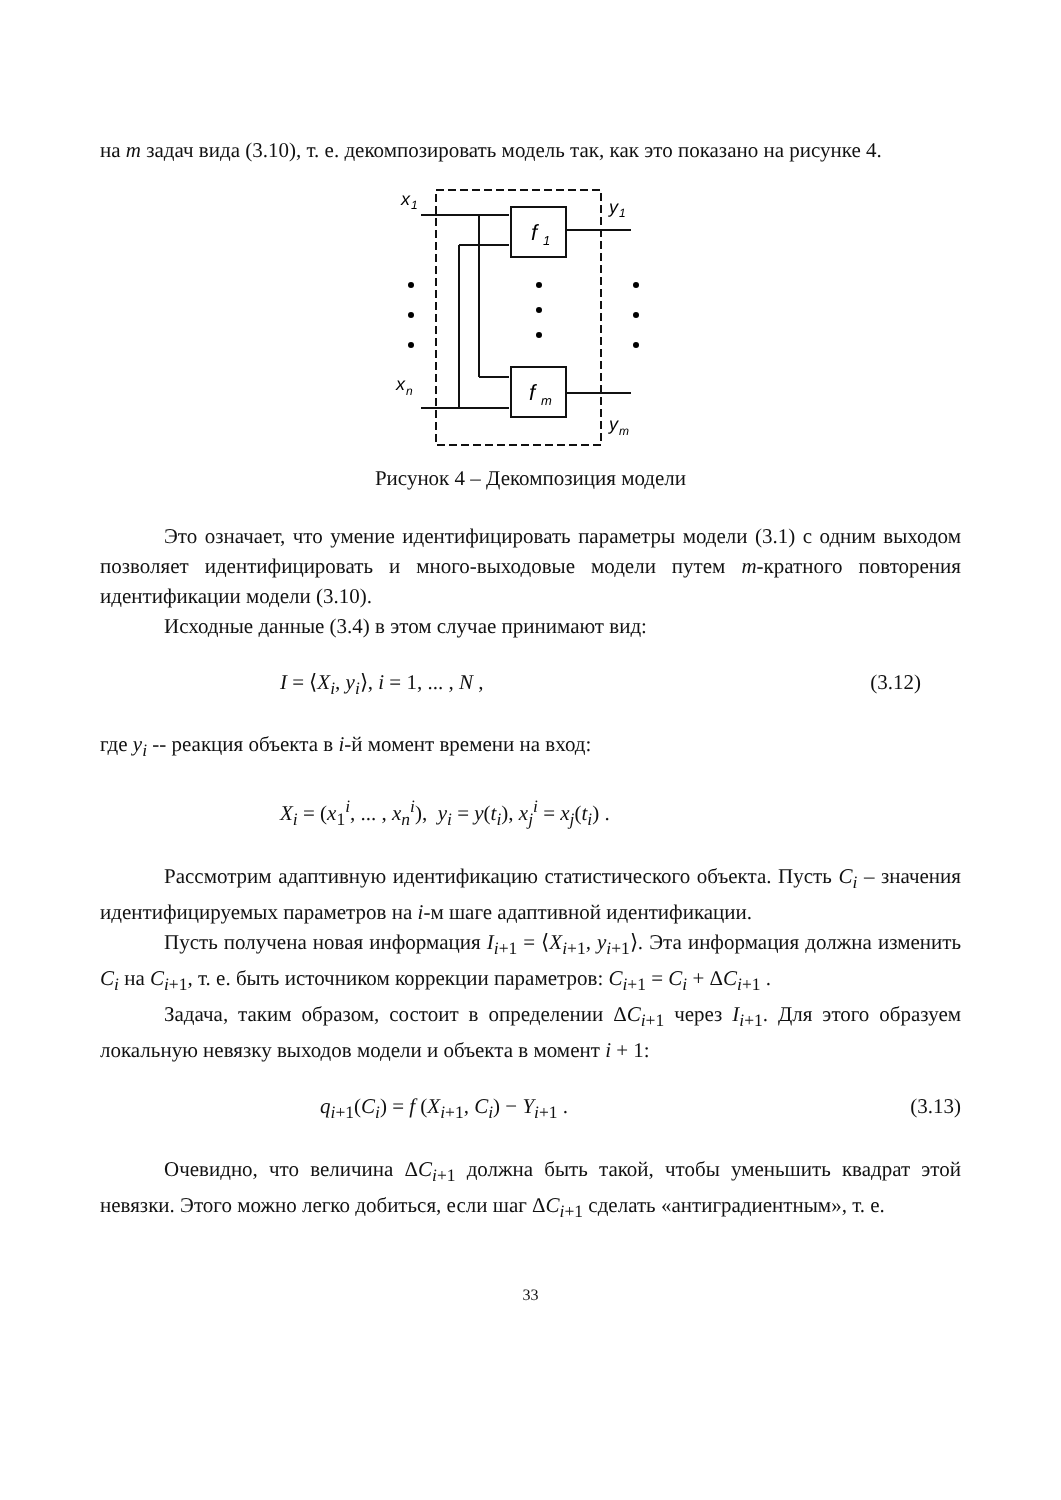на m задач вида (3.10), т. е. декомпозировать модель так, как это показано на рисунке 4.
f
1
f
m
x
1
x
n
y
1
y
m
Рисунок 4 – Декомпозиция модели
Это означает, что умение идентифицировать параметры модели (3.1) с одним выходом позволяет идентифицировать и много-выходовые модели путем m-кратного повторения идентификации модели (3.10).
Исходные данные (3.4) в этом случае принимают вид:
I = ⟨X<sub>i</sub>, y<sub>i</sub>⟩, i = 1, ... , N , (3.12)
где y<sub>i</sub> -- реакция объекта в i-й момент времени на вход:
X<sub>i</sub> = (x<sub>1</sub><sup>i</sup>, ... , x<sub>n</sub><sup>i</sup>), y<sub>i</sub> = y(t<sub>i</sub>), x<sub>j</sub><sup>i</sup> = x<sub>j</sub>(t<sub>i</sub>) .
Рассмотрим адаптивную идентификацию статистического объекта. Пусть C<sub>i</sub> – значения идентифицируемых параметров на i-м шаге адаптивной идентификации.
Пусть получена новая информация I<sub>i+1</sub> = ⟨X<sub>i+1</sub>, y<sub>i+1</sub>⟩. Эта информация должна изменить C<sub>i</sub> на C<sub>i+1</sub>, т. е. быть источником коррекции параметров: C<sub>i+1</sub> = C<sub>i</sub> + ΔC<sub>i+1</sub> .
Задача, таким образом, состоит в определении ΔC<sub>i+1</sub> через I<sub>i+1</sub>. Для этого образуем локальную невязку выходов модели и объекта в момент i + 1:
q<sub>i+1</sub>(C<sub>i</sub>) = f (X<sub>i+1</sub>, C<sub>i</sub>) − Y<sub>i+1</sub> . (3.13)
Очевидно, что величина ΔC<sub>i+1</sub> должна быть такой, чтобы уменьшить квадрат этой невязки. Этого можно легко добиться, если шаг ΔC<sub>i+1</sub> сделать «антиградиентным», т. е.
33